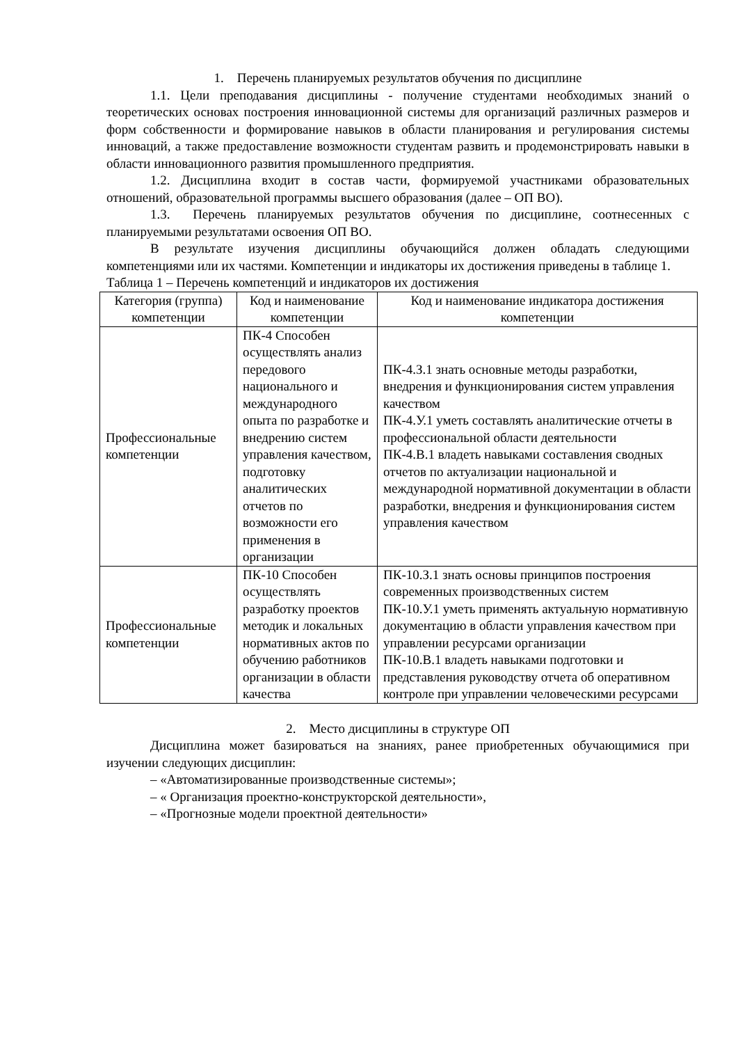1. Перечень планируемых результатов обучения по дисциплине
1.1. Цели преподавания дисциплины - получение студентами необходимых знаний о теоретических основах построения инновационной системы для организаций различных размеров и форм собственности и формирование навыков в области планирования и регулирования системы инноваций, а также предоставление возможности студентам развить и продемонстрировать навыки в области инновационного развития промышленного предприятия.
1.2. Дисциплина входит в состав части, формируемой участниками образовательных отношений, образовательной программы высшего образования (далее – ОП ВО).
1.3. Перечень планируемых результатов обучения по дисциплине, соотнесенных с планируемыми результатами освоения ОП ВО.
В результате изучения дисциплины обучающийся должен обладать следующими компетенциями или их частями. Компетенции и индикаторы их достижения приведены в таблице 1.
Таблица 1 – Перечень компетенций и индикаторов их достижения
| Категория (группа) компетенции | Код и наименование компетенции | Код и наименование индикатора достижения компетенции |
| --- | --- | --- |
| Профессиональные компетенции | ПК-4 Способен осуществлять анализ передового национального и международного опыта по разработке и внедрению систем управления качеством, подготовку аналитических отчетов по возможности его применения в организации | ПК-4.З.1 знать основные методы разработки, внедрения и функционирования систем управления качеством ПК-4.У.1 уметь составлять аналитические отчеты в профессиональной области деятельности ПК-4.В.1 владеть навыками составления сводных отчетов по актуализации национальной и международной нормативной документации в области разработки, внедрения и функционирования систем управления качеством |
| Профессиональные компетенции | ПК-10 Способен осуществлять разработку проектов методик и локальных нормативных актов по обучению работников организации в области качества | ПК-10.З.1 знать основы принципов построения современных производственных систем ПК-10.У.1 уметь применять актуальную нормативную документацию в области управления качеством при управлении ресурсами организации ПК-10.В.1 владеть навыками подготовки и представления руководству отчета об оперативном контроле при управлении человеческими ресурсами |
2. Место дисциплины в структуре ОП
Дисциплина может базироваться на знаниях, ранее приобретенных обучающимися при изучении следующих дисциплин:
– «Автоматизированные производственные системы»;
– « Организация проектно-конструкторской деятельности»,
– «Прогнозные модели проектной деятельности»